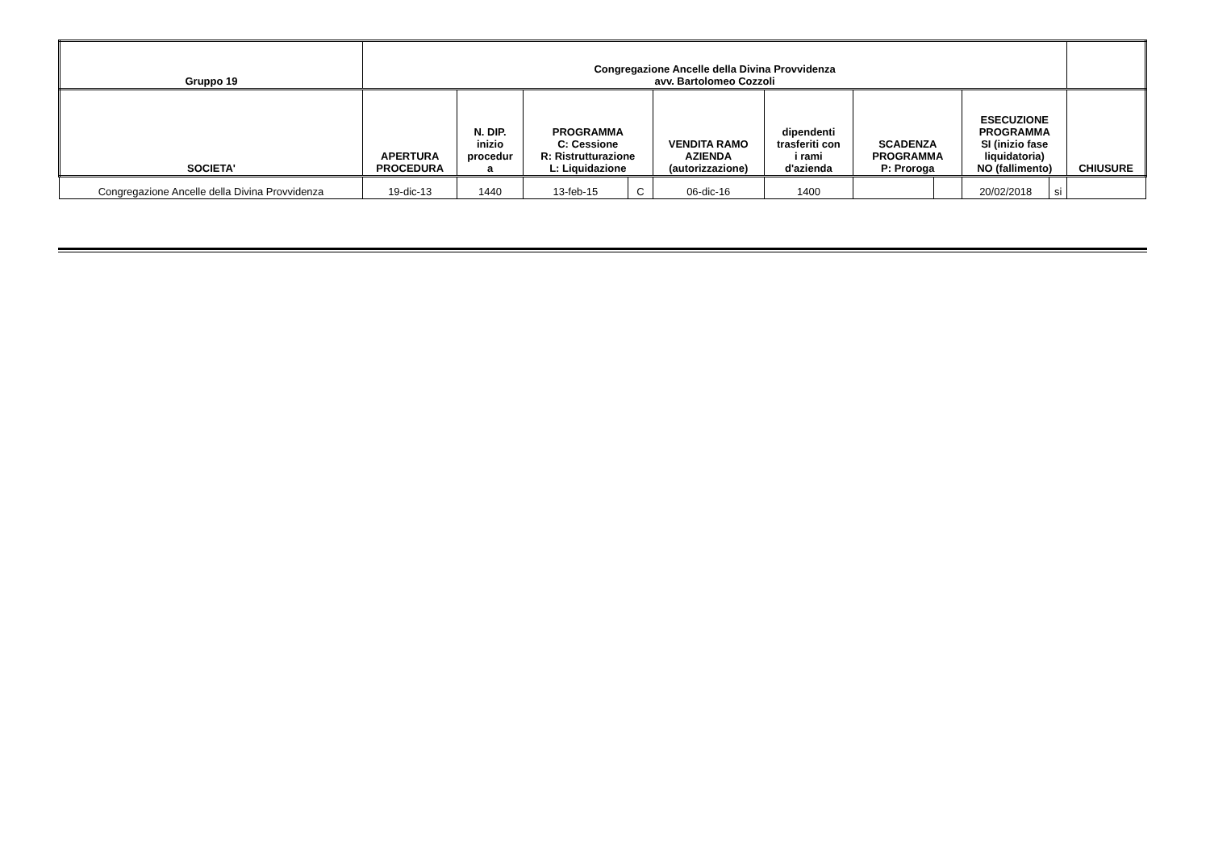| Gruppo 19 | Congregazione Ancelle della Divina Provvidenza avv. Bartolomeo Cozzoli | | | | | | | | | | |
| --- | --- | --- | --- | --- | --- | --- | --- | --- | --- | --- | --- |
| SOCIETA' | APERTURA PROCEDURA | N. DIP. inizio procedur a | PROGRAMMA C: Cessione R: Ristrutturazione L: Liquidazione | | VENDITA RAMO AZIENDA (autorizzazione) | dipendenti trasferiti con i rami d'azienda | SCADENZA PROGRAMMA P: Proroga | | ESECUZIONE PROGRAMMA SI (inizio fase liquidatoria) NO (fallimento) | | CHIUSURE |
| Congregazione Ancelle della Divina Provvidenza | 19-dic-13 | 1440 | 13-feb-15 | C | 06-dic-16 | 1400 | | | 20/02/2018 | si | |